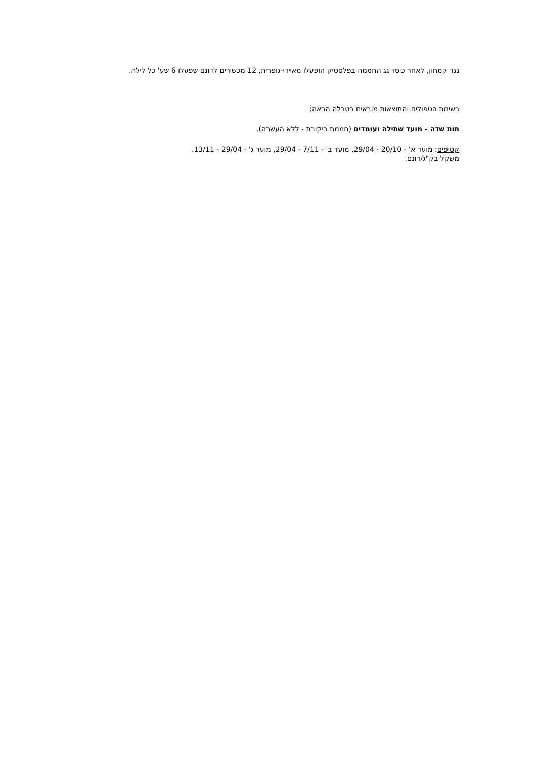נגד קמחון, לאחר כיסוי גג החממה בפלסטיק הופעלו מאיידי-גופרית, 12 מכשירים לדונם שפעלו 6 שע' כל לילה.
רשימת הטפולים והתוצאות מובאים בטבלה הבאה:
תות שדה - מועד שתילה ועומדים (חממת ביקורת - ללא העשרה).
קטיפים: מועד א' - 20/10 - 29/04, מועד ב' - 7/11 - 29/04, מועד ג' - 29/04 - 13/11.
משקל בק"ג/דונם.